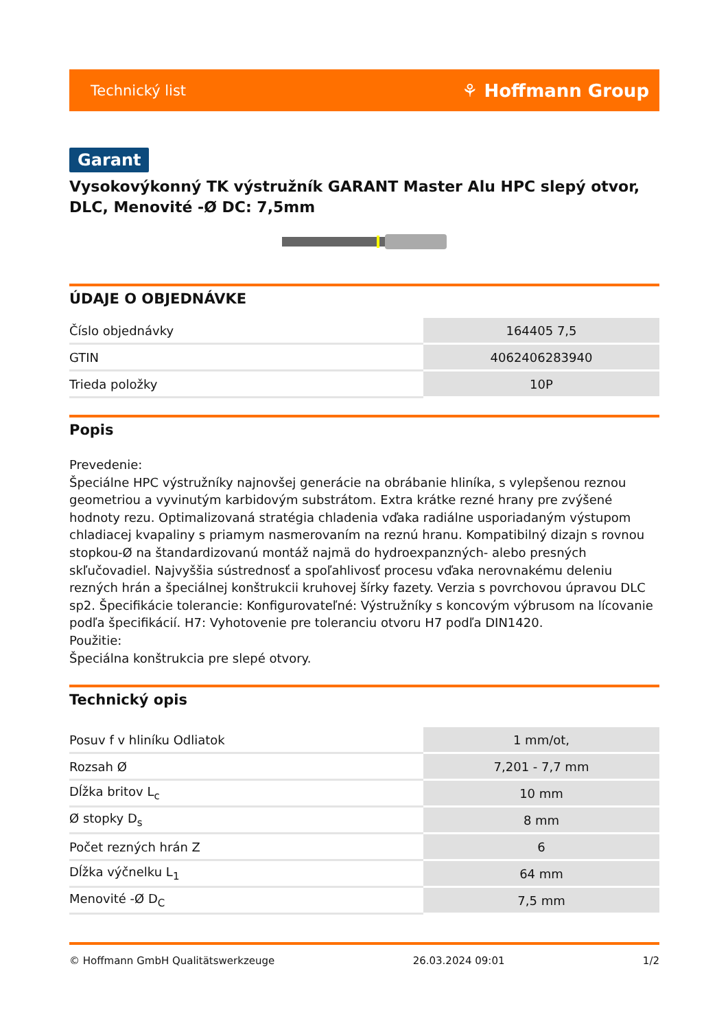Technický list ⚘ Hoffmann Group
Garant
Vysokovýkonný TK výstružník GARANT Master Alu HPC slepý otvor, DLC, Menovité -Ø DC: 7,5mm
ÚDAJE O OBJEDNÁVKE
| Číslo objednávky | 164405 7,5 |
| GTIN | 4062406283940 |
| Trieda položky | 10P |
Popis
Prevedenie:
Špeciálne HPC výstružníky najnovšej generácie na obrábanie hliníka, s vylepšenou reznou geometriou a vyvinutým karbidovým substrátom. Extra krátke rezné hrany pre zvýšené hodnoty rezu. Optimalizovaná stratégia chladenia vďaka radiálne usporiadaným výstupom chladiacej kvapaliny s priamym nasmerovaním na reznú hranu. Kompatibilný dizajn s rovnou stopkou-Ø na štandardizovanú montáž najmä do hydroexpanzných- alebo presných skľučovadiel. Najvyššia sústrednosť a spoľahlivosť procesu vďaka nerovnakému deleniu rezných hrán a špeciálnej konštrukcii kruhovej šírky fazety. Verzia s povrchovou úpravou DLC sp2. Špecifikácie tolerancie: Konfigurovateľné: Výstružníky s koncovým výbrusom na lícovanie podľa špecifikácií. H7: Vyhotovenie pre toleranciu otvoru H7 podľa DIN1420.
Použitie:
Špeciálna konštrukcia pre slepé otvory.
Technický opis
| Posuv f v hliníku Odliatok | 1 mm/ot, |
| Rozsah Ø | 7,201 - 7,7 mm |
| Dĺžka britov L<sub>c</sub> | 10 mm |
| Ø stopky D<sub>s</sub> | 8 mm |
| Počet rezných hrán Z | 6 |
| Dĺžka výčnelku L<sub>1</sub> | 64 mm |
| Menovité -Ø D<sub>C</sub> | 7,5 mm |
© Hoffmann GmbH Qualitätswerkzeuge 26.03.2024 09:01 1/2